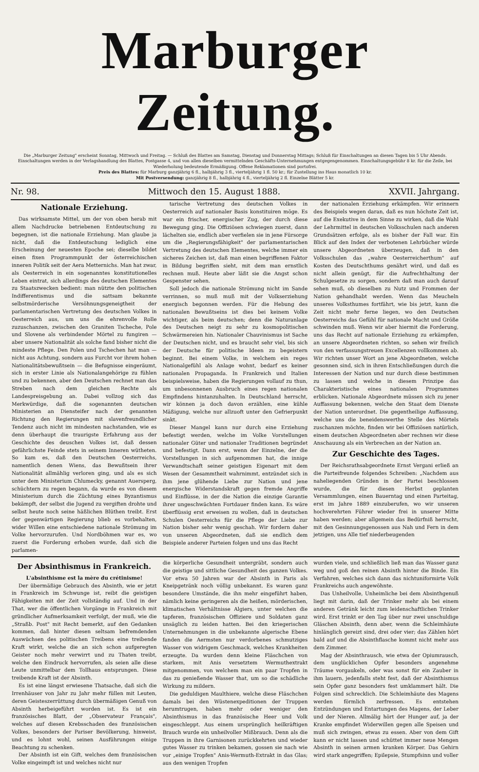Marburger Zeitung.
Die „Marburger Zeitung" erscheint Sonntag, Mittwoch und Freitag. — Schluß des Blattes am Samstag, Dienstag und Donnerstag Mittags; Schluß für Einschaltungen an diesen Tagen bis 5 Uhr Abends. Einschaltungen werden in der Verlagshandlung des Blattes, Postgasse 4, und von allen dieselben vermittelnden Geschäfts-Unternehmungen entgegengenommen. Einschaltungsgebühr 8 kr. für die Zeile, bei Wiederholung bedeutende Ermäßigung. Offene Reklamationen sind portofrei.
Preis des Blattes: für Marburg ganzjährig 6 fl., halbjährig 3 fl., vierteljährig 1 fl. 50 kr.; für Zustellung ins Haus monatlich 10 kr.
Mit Postversendung: ganzjährig 8 fl., halbjährig 4 fl., vierteljährig 2 fl. Einzelne Blätter 5 kr.
Nr. 98. Mittwoch den 15. August 1888. XXVII. Jahrgang.
Nationale Erziehung.
Das wirksamste Mittel, um der von oben herab mit allem Nachdrucke betriebenen Entdeutschung zu begegnen, ist die nationale Erziehung. Man glaube ja nicht, daß die Entdeutschung lediglich eine Erscheinung der neuesten Epoche sei; dieselbe bildet einen fixen Programmpunkt der österreichischen inneren Politik seit der Aera Metternichs. Man hat zwar, als Oesterreich in ein sogenanntes konstitutionelles Leben eintrat, sich allerdings des deutschen Elementes zu Staatszwecken bedient: man nützte den politischen Indifferentismus und die sattsam bekannte selbstmörderische Versöhnungsgeneigtheit der parlamentarischen Vertretung des deutschen Volkes in Oesterreich aus, um uns die ehrenvolle Rolle zuzuschanzen, zwischen den Graniten Tscheche, Pole und Slovene als verbindender Mörtel zu fungiren — aber unsere Nationalität als solche fand bisher nicht die mindeste Pflege. Den Polen und Tschechen hat man — nicht aus Achtung, sondern aus Furcht vor ihrem hohen Nationalitätsbewußtsein — die Befugnisse eingeräumt, sich in erster Linie als Nationalangehörige zu fühlen und zu bekennen, aber den Deutschen rechnet man das Streben nach dem gleichen Rechte als Landespreisgebung an. Dabei vollzog sich das Merkwürdige, daß die sogenannten deutschen Ministerien an Diensteifer nach der genannten Richtung den Regierungen mit slavenfreundlicher Tendenz auch nicht im mindesten nachstanden, wie es denn überhaupt die traurigste Erfahrung aus der Geschichte des deuschen Volkes ist, daß dessen gefährlichste Feinde stets in seinem Inneren wütheten. So kam es, daß den Deutschen Oesterreichs, namentlich denen Wiens, das Bewußtsein ihrer Nationalität allmählig verloren ging, und als es sich unter dem Ministerium Chlumecky, genannt Auersperg, schüchtern zu regen begann, da wurde es von diesem Ministerium durch die Züchtung eines Byzantismus bekämpft, der selbst die Jugend zu vergiften drohte und selbst heute noch seine häßlichen Blüthen treibt. Erst der gegenwärtigen Regierung blieb es vorbehalten, wider Willen eine entschiedene nationale Strömung im Volke hervorzurufen. Und Nordböhmen war es, wo zuerst die Forderung erhoben wurde, daß sich die parlamen-
tarische Vertretung des deutschen Volkes in Oesterreich auf nationaler Basis konstituiren möge. Es war ein frischer, energischer Zug, der durch diese Bewegung ging. Die Offiziösen schwiegen zuerst, dann lächelten sie, endlich aber verfielen sie in jene Fürsorge um die „Regierungsfähigkeit" der parlamentarischen Vertretung des deutschen Elementes, welche immer ein sicheres Zeichen ist, daß man einen begriffenen Faktor in Bildung begriffen sieht, mit dem man ernstlich rechnen muß. Heute aber läßt sie die Angst schon Gespenster sehen.
Soll jedoch die nationale Strömung nicht im Sande verrinnen, so muß muß mit der Volkserziehung energisch begonnen werden. Für die Hebung des nationalen Bewußtseins ist dies bei keinem Volke wichtiger, als beim deutschen; denn die Naturanlage des Deutschen neigt zu sehr zu kosmopolitischen Schwärmereien hin. Nationaler Chauvinismus ist Sache der Deutschen nicht, und es braucht sehr viel, bis sich der Deutsche für politische Ideen zu begeistern beginnt. Bei einem Volke, in welchem ein reges Nationalgefühl als Anlage wohnt, bedarf es keiner nationalen Propaganda. In Frankreich und Italien beispielsweise, haben die Regierungen vollauf zu thun, um unbesonnenen Ausbruch eines regen nationalen Empfindens hintanzuhalten. In Deutschland herrscht, wir können ja doch davon erzählen, eine kühle Mäßigung, welche nur allzuoft unter den Gefrierpunkt sinkt.
Dieser Mangel kann nur durch eine Erziehung befestigt werden, welche im Volke Vorstellungen nationaler Güter und nationaler Traditionen begründet und befestigt. Dann erst, wenn der Einzelne, der die Vorstellungen in sich aufgenommen hat, die innige Verwandtschaft seiner geistigen Eigenart mit dem Wesen der Gesammtheit wahrnimmt, entzündet sich in ihm jene glühende Liebe zur Nation und jene energische Widerstandskraft gegen fremde Angriffe und Einflüsse, in der die Nation die einzige Garantie ihrer ungeschwächten Fortdauer finden kann. Es wäre überflüssig erst erweisen zu wollen, daß in deutschen Schulen Oesterreichs für die Pflege der Liebe zur Nation bisher sehr wenig geschah. Wir fordern daher von unseren Abgeordneten, daß sie endlich dem Beispiele anderer Parteien folgen und uns das Recht
der nationalen Erziehung erkämpfen. Wir erinnern des Beispiels wegen daran, daß es nun höchste Zeit ist, auf die Exekutive in dem Sinne zu wirken, daß die Wahl der Lehrmittel in deutschen Volksschulen nach anderen Grundsätzen erfolge, als es bisher der Fall war. Ein Blick auf den Index der verbotenen Lehrbücher würde unsere Abgeordneten überzeugen, daß in den Volksschulen das „wahre Oesterreicherthum" auf Kosten des Deutschthums genährt wird, und daß es nicht allein genügt, für die Aufrechthaltung der Schulgesetze zu sorgen, sondern daß man auch darauf sehen muß, ob dieselben zu Nutz und Frommen der Nation gehandhabt werden. Wenn das Meucheln unseres Volksthumes fortfährt, wie bis jetzt, kann die Zeit nicht mehr ferne liegen, wo den Deutschen Oesterreichs das Gefühl für nationale Macht und Größe schwinden muß. Wenn wir aber hiermit die Forderung, uns das Recht auf nationale Erziehung zu erkämpfen, an unsere Abgeordneten richten, so sehen wir freilich von den verfassungstreuen Excellenzen vollkommen ab. Wir richten unser Wort an jene Abgeordneten, welche gesonnen sind, sich in ihren Entschließungen durch die Interessen der Nation und nur durch diese bestimmen zu lassen und welche in diesem Prinzipe das Charakteristische eines nationalen Programmes erblicken. Nationale Abgeordnete müssen sich zu jener Auffassung bekennen, welche den Staat dem Dienste der Nation unterordnet. Die gegentheilige Auffassung, welche uns die beneidenswerthe Stelle des Mörtels zuschanzen möchte, finden wir bei Offiziösen natürlich, einem deutschen Abgeordneten aber rechnen wir diese Anschauung als ein Verbrechen an der Nation an.
Zur Geschichte des Tages.
Der Reichsrathsabgeordnete Ernst Vergani erließ an die Parteifreunde folgendes Schreiben: „Nachdem aus naheliegenden Gründen in der Partei beschlossen wurde, die für diesen Herbst geplanten Versammlungen, einen Bauerntag und einen Parteitag, erst im Jahre 1889 einzuberufen, wo wir unseren hochverehrten Führer wieder frei in unserer Mitte haben werden; aber allgemein das Bedürfniß herrscht, mit den Gesinnungsgenossen aus Nah und Fern in dem jetzigen, uns Alle tief niederbeugenden
Der Absinthismus in Frankreich.
L'absinthisme est la mère du crétinisme!
Der übermäßige Gebrauch des Absinth, wie er jetzt in Frankreich im Schwunge ist, reibt die geistigen Fähigkeiten mit der Zeit vollständig auf. Und in der That, wer die öffentlichen Vorgänge in Frankreich mit gründlicher Aufmerksamkeit verfolgt, der muß, wie die „Straßb. Post" mit Recht bemerkt, auf den Gedanken kommen, daß hinter diesen seltsam befremdenden Auswüchsen des politischen Treibens eine treibende Kraft wirkt, welche die an sich schon aufgeregten Geister noch mehr verwirrt und zu Thaten treibt, welche den Eindruck hervorrufen, als seien alle diese Leute unmittelbar dem Tollhaus entsprungen. Diese treibende Kraft ist der Absinth.
Es ist eine längst erwiesene Thatsache, daß sich die Irrenhäuser von Jahr zu Jahr mehr füllen mit Leuten, deren Geisteszerrüttung durch übermäßigen Genuß von Absinth herbeigeführt worden ist. Es ist ein französisches Blatt, der „Observateur Français", welches auf diesen Krebsschaden des französischen Volkes, besonders der Pariser Bevölkerung, hinweist, und es lohnt wohl, seinen Ausführungen einige Beachtung zu schenken.
Der Absinth ist ein Gift, welches dem französischen Volke eingeimpft ist und welches nicht nur
die körperliche Gesundheit untergräbt, sondern auch die geistige und sittliche Gesundheit des ganzen Volkes. Vor etwa 50 Jahren war der Absinth in Paris als Kneipgetränk noch völlig unbekannt. Es waren ganz besondere Umstände, die ihn mehr eingeführt haben, nämlich keine geringeren als die heißen, mörderischen, klimatischen Verhältnisse Algiers, unter welchen die tapferen, französischen Offiziere und Soldaten ganz unsäglich zu leiden hatten. Bei den kriegerischen Unternehmungen in die unbekannte algerische Ebene fanden die Aermsten nur verdorbenes schmutziges Wasser von widrigem Geschmack, welches Krankheiten erzeugte. Da wurden denn kleine Fläschchen von starkem, mit Anis versetztem Wermuthextrakt mitgenommen, von welchem man ein paar Tropfen in das zu genießende Wasser that, um so die schädliche Wirkung zu mildern.
Die geduldigen Maulthiere, welche diese Fläschchen damals bei den Wüstenexpeditionen der Truppen herumtrugen, haben mehr oder weniger den Absinthismus in das französische Heer und Volk eingeschleppt. Aus einem ursprünglich heilkräftigen Brauch wurde ein unheilvoller Mißbrauch. Denn als die Truppen in ihre Garnisonen zurückkehrten und wieder gutes Wasser zu trinken bekamen, gossen sie nach wie vor „einige Tropfen" Anis-Wermuth-Extrakt in das Glas; aus den wenigen Tropfen
wurden viele, und schließlich ließ man das Wasser ganz weg und goß den reinen Absinth hinter die Binde. Ein Verfahren, welches sich dann das nichtuniformirte Volk Frankreichs auch angewöhnte.
Das Unheilvolle, Unheimliche bei dem Absinthgenuß liegt mit darin, daß der Trinker mehr als bei einem anderen Getränk leicht zum leidenschaftlichen Trinker wird. Erst trinkt er den Tag über nur zwei unschuldige Gläschen Absinth, denn aber, wenn die Schleimhäute hinlänglich gereizt sind, drei oder vier; das Zählen hört bald auf und die Absinthflasche kommt nicht mehr aus dem Zimmer.
Mag der Absinthrausch, wie etwa der Opiumrausch, dem unglücklichen Opfer besonders angenehme Träume vorgaukeln, oder was sonst für ein Zauber in ihm lauern, jedenfalls steht fest, daß der Absinthismus sein Opfer ganz besonders fest umklammert hält. Die Folgen sind schrecklich. Die Schleimhäute des Magens werden förmlich zerfressen. Es entstehen Entzündungen und Entartungen des Magens, der Leber und der Nieren. Allmälig hört der Hunger auf, ja der Kranke empfindet Widerwillen gegen alle Speisen und muß sich zwingen, etwas zu essen. Aber von dem Gift kann er nicht lassen und schüttet immer neue Mengen Absinth in seinen armen kranken Körper. Das Gehirn wird stark angegriffen; Epilepsie, Stumpfsinn und voller